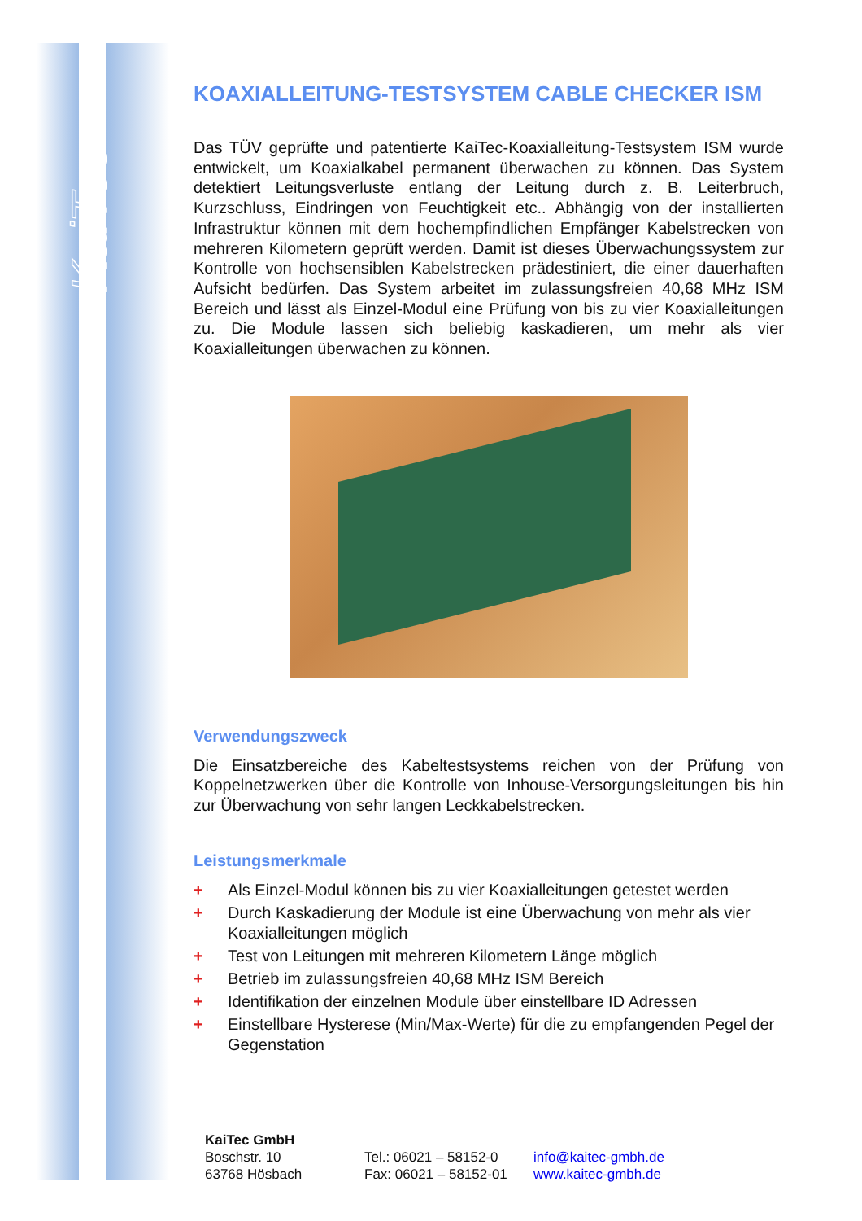KaiTec
KOAXIALLEITUNG-TESTSYSTEM CABLE CHECKER ISM
Das TÜV geprüfte und patentierte KaiTec-Koaxialleitung-Testsystem ISM wurde entwickelt, um Koaxialkabel permanent überwachen zu können. Das System detektiert Leitungsverluste entlang der Leitung durch z. B. Leiterbruch, Kurzschluss, Eindringen von Feuchtigkeit etc.. Abhängig von der installierten Infrastruktur können mit dem hochempfindlichen Empfänger Kabelstrecken von mehreren Kilometern geprüft werden. Damit ist dieses Überwachungssystem zur Kontrolle von hochsensiblen Kabelstrecken prädestiniert, die einer dauerhaften Aufsicht bedürfen. Das System arbeitet im zulassungsfreien 40,68 MHz ISM Bereich und lässt als Einzel-Modul eine Prüfung von bis zu vier Koaxialleitungen zu. Die Module lassen sich beliebig kaskadieren, um mehr als vier Koaxialleitungen überwachen zu können.
Verwendungszweck
Die Einsatzbereiche des Kabeltestsystems reichen von der Prüfung von Koppelnetzwerken über die Kontrolle von Inhouse-Versorgungsleitungen bis hin zur Überwachung von sehr langen Leckkabelstrecken.
Leistungsmerkmale
+ Als Einzel-Modul können bis zu vier Koaxialleitungen getestet werden
+ Durch Kaskadierung der Module ist eine Überwachung von mehr als vier Koaxialleitungen möglich
+ Test von Leitungen mit mehreren Kilometern Länge möglich
+ Betrieb im zulassungsfreien 40,68 MHz ISM Bereich
+ Identifikation der einzelnen Module über einstellbare ID Adressen
+ Einstellbare Hysterese (Min/Max-Werte) für die zu empfangenden Pegel der Gegenstation
KaiTec GmbH
Boschstr. 10
63768 Hösbach
Tel.: 06021 – 58152-0
Fax: 06021 – 58152-01
info@kaitec-gmbh.de
www.kaitec-gmbh.de